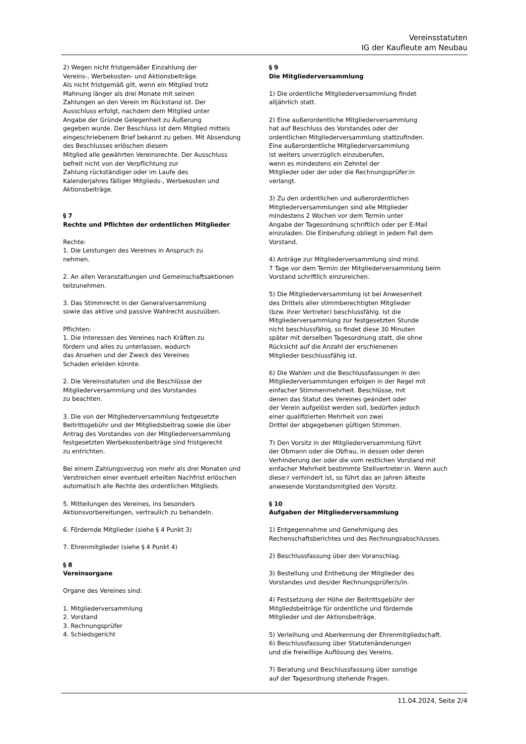Vereinsstatuten
IG der Kaufleute am Neubau
2) Wegen nicht fristgemäßer Einzahlung der
Vereins-, Werbekosten- und Aktionsbeiträge.
Als nicht fristgemäß gilt, wenn ein Mitglied trotz
Mahnung länger als drei Monate mit seinen
Zahlungen an den Verein im Rückstand ist. Der
Ausschluss erfolgt, nachdem dem Mitglied unter
Angabe der Gründe Gelegenheit zu Äußerung
gegeben wurde. Der Beschluss ist dem Mitglied mittels
eingeschriebenem Brief bekannt zu geben. Mit Absendung
des Beschlusses erlöschen diesem
Mitglied alle gewährten Vereinsrechte. Der Ausschluss
befreit nicht von der Verpflichtung zur
Zahlung rückständiger oder im Laufe des
Kalenderjahres fälliger Mitglieds-, Werbekosten und
Aktionsbeiträge.
§ 7
Rechte und Pflichten der ordentlichen Mitglieder
Rechte:
1. Die Leistungen des Vereines in Anspruch zu
nehmen.
2. An allen Veranstaltungen und Gemeinschaftsaktionen
teilzunehmen.
3. Das Stimmrecht in der Generalversammlung
sowie das aktive und passive Wahlrecht auszuüben.
Pflichten:
1. Die Interessen des Vereines nach Kräften zu
fördern und alles zu unterlassen, wodurch
das Ansehen und der Zweck des Vereines
Schaden erleiden könnte.
2. Die Vereinsstatuten und die Beschlüsse der
Mitgliederversammlung und des Vorstandes
zu beachten.
3. Die von der Mitgliederversammlung festgesetzte
Beitrittsgebühr und der Mitgliedsbeitrag sowie die über
Antrag des Vorstandes von der Mitgliederversammlung
festgesetzten Werbekostenbeiträge sind fristgerecht
zu entrichten.
Bei einem Zahlungsverzug von mehr als drei Monaten und
Verstreichen einer eventuell erteilten Nachfrist erlöschen
automatisch alle Rechte des ordentlichen Mitglieds.
5. Mitteilungen des Vereines, ins besonders
Aktionsvorbereitungen, vertraulich zu behandeln.
6. Fördernde Mitglieder (siehe § 4 Punkt 3)
7. Ehrenmitglieder (siehe § 4 Punkt 4)
§ 8
Vereinsorgane
Organe des Vereines sind:
1. Mitgliederversammlung
2. Vorstand
3. Rechnungsprüfer
4. Schiedsgericht
§ 9
Die Mitgliederversammlung
1) Die ordentliche Mitgliederversammlung findet
alljährlich statt.
2) Eine außerordentliche Mitgliederversammlung
hat auf Beschluss des Vorstandes oder der
ordentlichen Mitgliederversammlung stattzufinden.
Eine außerordentliche Mitgliederversammlung
ist weiters unverzüglich einzuberufen,
wenn es mindestens ein Zehntel der
Mitglieder oder der oder die Rechnungsprüfer:in
verlangt.
3) Zu den ordentlichen und außerordentlichen
Mitgliederversammlungen sind alle Mitglieder
mindestens 2 Wochen vor dem Termin unter
Angabe der Tagesordnung schriftlich oder per E-Mail
einzuladen. Die Einberufung obliegt in jedem Fall dem
Vorstand.
4) Anträge zur Mitgliederversammlung sind mind.
7 Tage vor dem Termin der Mitgliederversammlung beim
Vorstand schriftlich einzureichen.
5) Die Mitgliederversammlung ist bei Anwesenheit
des Drittels aller stimmberechtigten Mitglieder
(bzw. ihrer Vertreter) beschlussfähig. Ist die
Mitgliederversammlung zur festgesetzten Stunde
nicht beschlussfähig, so findet diese 30 Minuten
später mit derselben Tagesordnung statt, die ohne
Rücksicht auf die Anzahl der erschienenen
Mitglieder beschlussfähig ist.
6) Die Wahlen und die Beschlussfassungen in den
Mitgliederversammlungen erfolgen in der Regel mit
einfacher Stimmenmehrheit. Beschlüsse, mit
denen das Statut des Vereines geändert oder
der Verein aufgelöst werden soll, bedürfen jedoch
einer qualifizierten Mehrheit von zwei
Drittel der abgegebenen gültigen Stimmen.
7) Den Vorsitz in der Mitgliederversammlung führt
der Obmann oder die Obfrau, in dessen oder deren
Verhinderung der oder die vom restlichen Vorstand mit
einfacher Mehrheit bestimmte Stellvertreter:in. Wenn auch
diese:r verhindert ist, so führt das an Jahren älteste
anwesende Vorstandsmitglied den Vorsitz.
§ 10
Aufgaben der Mitgliederversammlung
1) Entgegennahme und Genehmigung des
Rechenschaftsberichtes und des Rechnungsabschlusses.
2) Beschlussfassung über den Voranschlag.
3) Bestellung und Enthebung der Mitglieder des
Vorstandes und des/der Rechnungsprüfer/s/in.
4) Festsetzung der Höhe der Beitrittsgebühr der
Mitgliedsbeiträge für ordentliche und fördernde
Mitglieder und der Aktionsbeiträge.
5) Verleihung und Aberkennung der Ehrenmitgliedschaft.
6) Beschlussfassung über Statutenänderungen
und die freiwillige Auflösung des Vereins.
7) Beratung und Beschlussfassung über sonstige
auf der Tagesordnung stehende Fragen.
11.04.2024, Seite 2/4